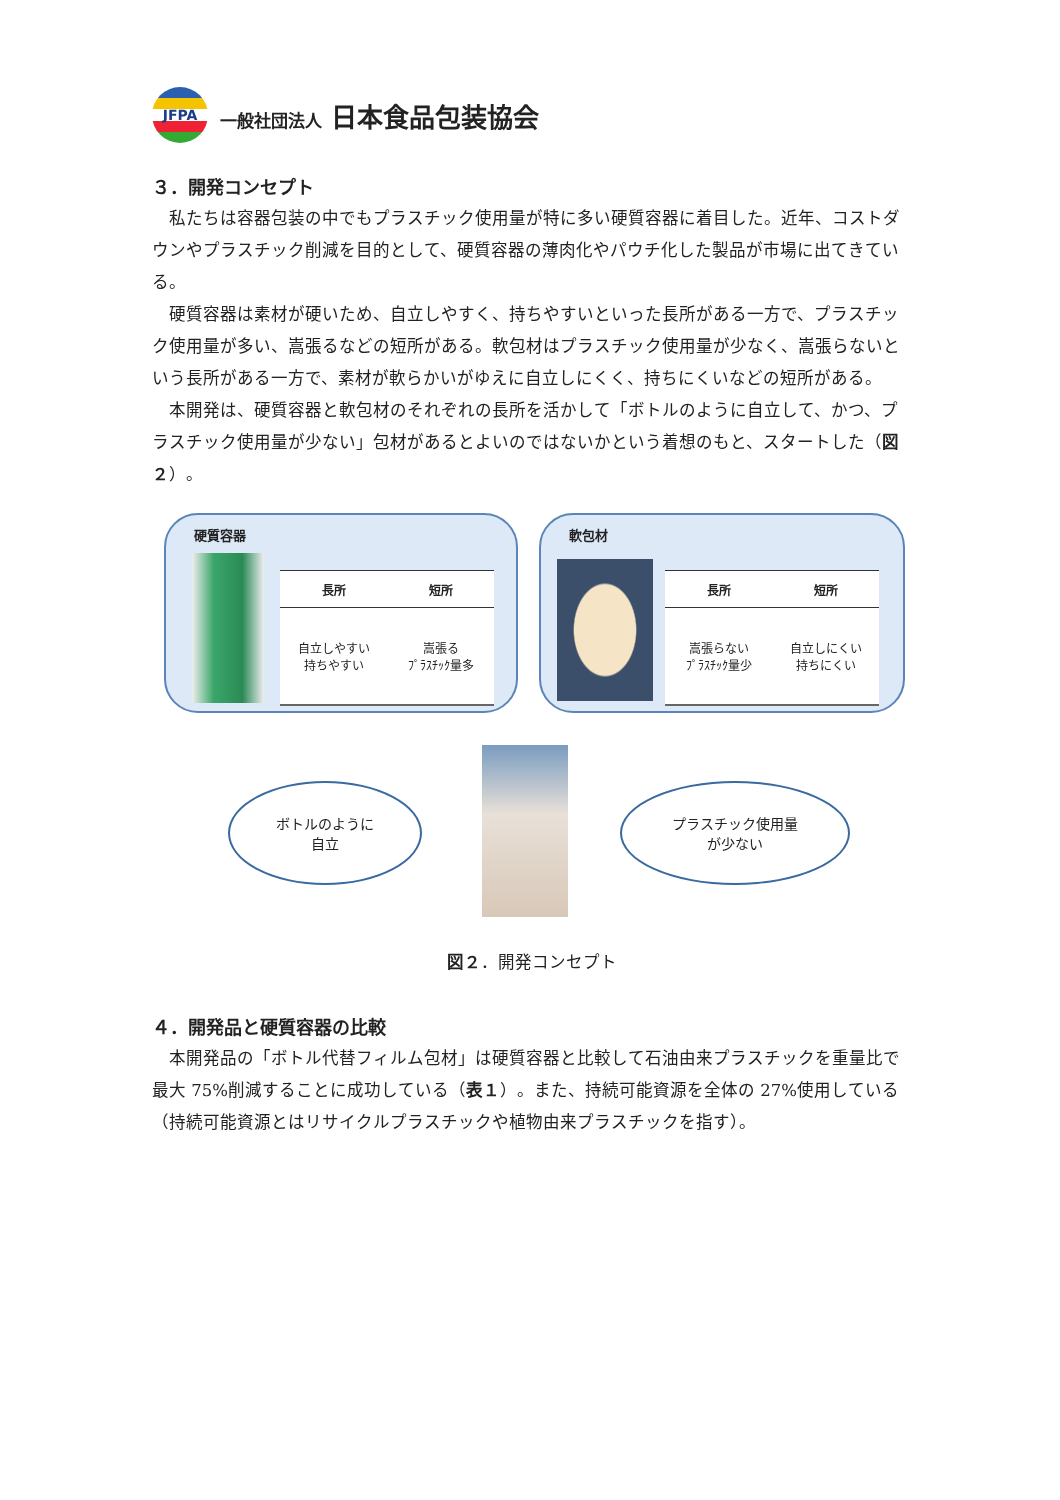JFPA
一般社団法人 日本食品包装協会
３．開発コンセプト
私たちは容器包装の中でもプラスチック使用量が特に多い硬質容器に着目した。近年、コストダウンやプラスチック削減を目的として、硬質容器の薄肉化やパウチ化した製品が市場に出てきている。
硬質容器は素材が硬いため、自立しやすく、持ちやすいといった長所がある一方で、プラスチック使用量が多い、嵩張るなどの短所がある。軟包材はプラスチック使用量が少なく、嵩張らないという長所がある一方で、素材が軟らかいがゆえに自立しにくく、持ちにくいなどの短所がある。
本開発は、硬質容器と軟包材のそれぞれの長所を活かして「ボトルのように自立して、かつ、プラスチック使用量が少ない」包材があるとよいのではないかという着想のもと、スタートした（図２）。
硬質容器
| 長所 | 短所 |
| --- | --- |
| 自立しやすい 持ちやすい | 嵩張る ﾌﾟﾗｽﾁｯｸ量多 |
軟包材
| 長所 | 短所 |
| --- | --- |
| 嵩張らない ﾌﾟﾗｽﾁｯｸ量少 | 自立しにくい 持ちにくい |
ボトルのように
自立
プラスチック使用量
が少ない
図２．開発コンセプト
４．開発品と硬質容器の比較
本開発品の「ボトル代替フィルム包材」は硬質容器と比較して石油由来プラスチックを重量比で最大 75%削減することに成功している（表１）。また、持続可能資源を全体の 27%使用している（持続可能資源とはリサイクルプラスチックや植物由来プラスチックを指す）。